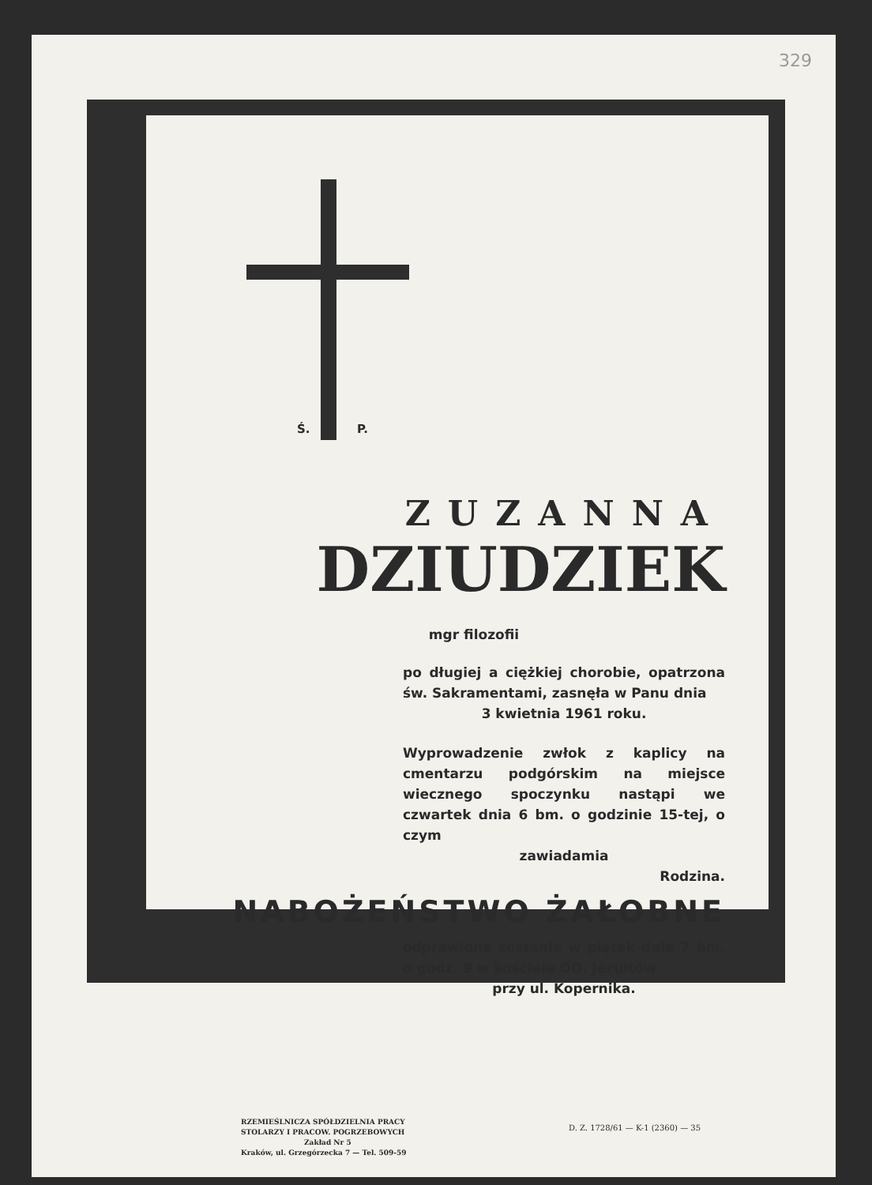329
Ś. P.
ZUZANNA
DZIUDZIEK
mgr filozofii
po długiej a ciężkiej chorobie, opatrzona św. Sakramentami, zasnęła w Panu dnia
3 kwietnia 1961 roku.
Wyprowadzenie zwłok z kaplicy na cmentarzu podgórskim na miejsce wiecznego spoczynku nastąpi we czwartek dnia 6 bm. o godzinie 15-tej, o czym
zawiadamia
Rodzina.
NABOŻEŃSTWO ŻAŁOBNE
odprawione zostanie w piątek dnia 7 bm. o godz. 9 w kościele OO. Jezuitów
przy ul. Kopernika.
RZEMIEŚLNICZA SPÓŁDZIELNIA PRACY
STOLARZY I PRACOW. POGRZEBOWYCH
Zakład Nr 5
Kraków, ul. Grzegórzecka 7 — Tel. 509-59
D. Z. 1728/61 — K-1 (2360) — 35